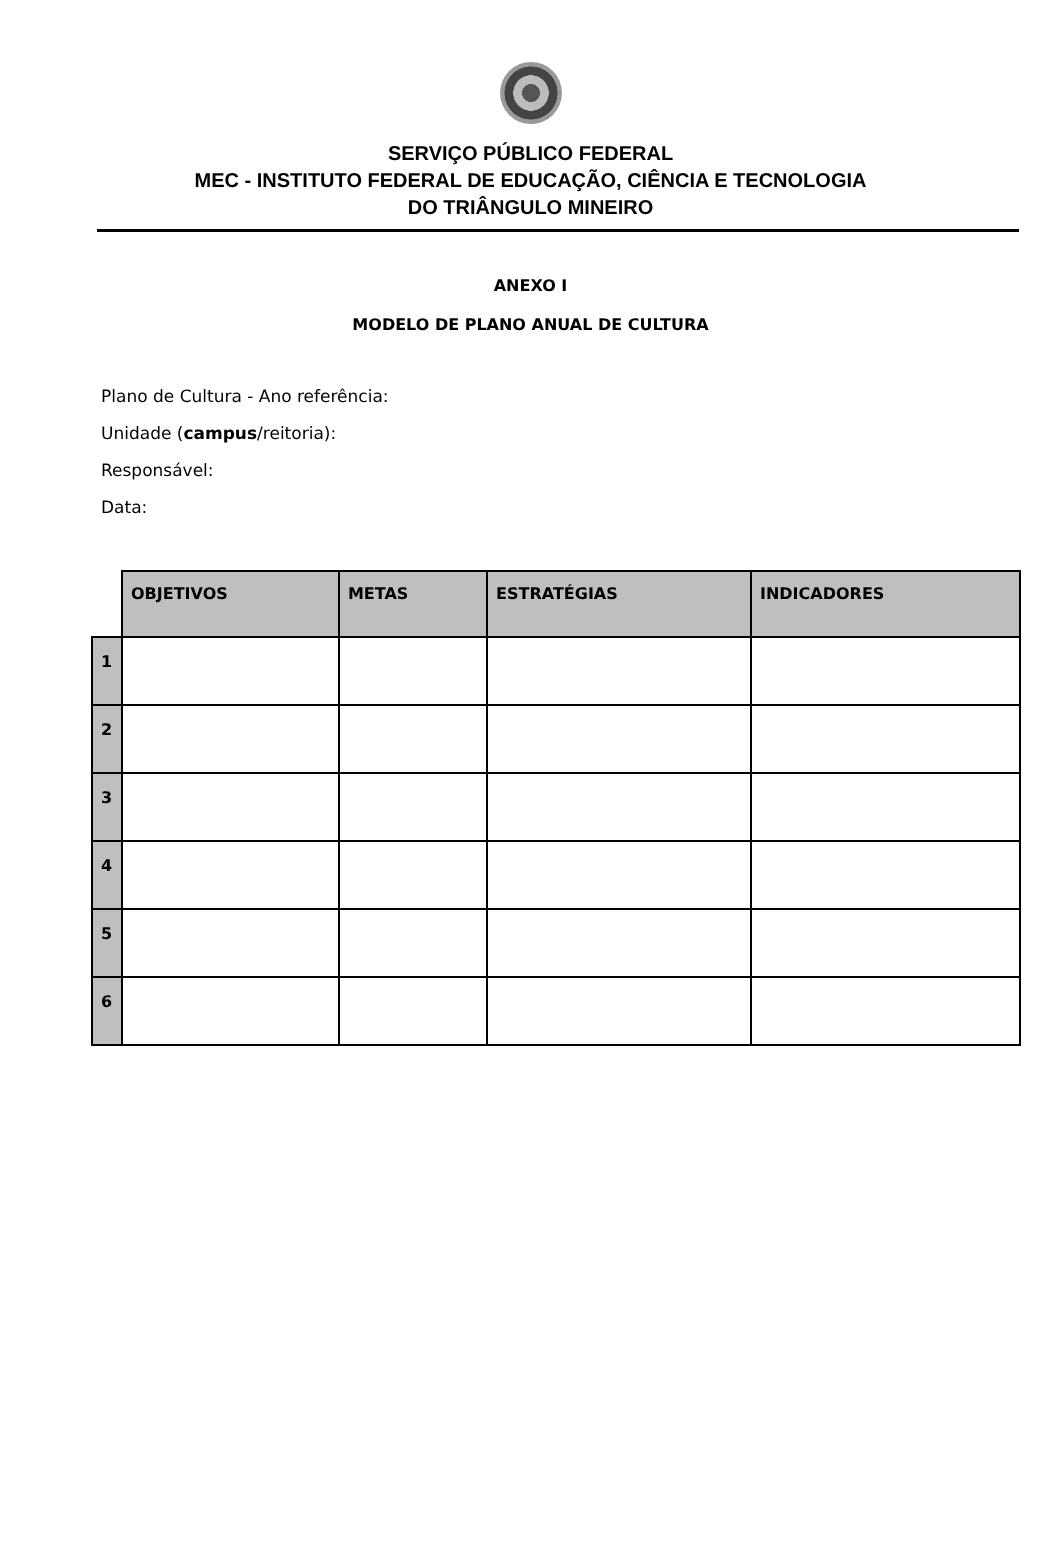SERVIÇO PÚBLICO FEDERAL
MEC - INSTITUTO FEDERAL DE EDUCAÇÃO, CIÊNCIA E TECNOLOGIA
DO TRIÂNGULO MINEIRO
ANEXO I
MODELO DE PLANO ANUAL DE CULTURA
Plano de Cultura - Ano referência:
Unidade (campus/reitoria):
Responsável:
Data:
| | OBJETIVOS | METAS | ESTRATÉGIAS | INDICADORES |
| 1 | | | | |
| 2 | | | | |
| 3 | | | | |
| 4 | | | | |
| 5 | | | | |
| 6 | | | | |